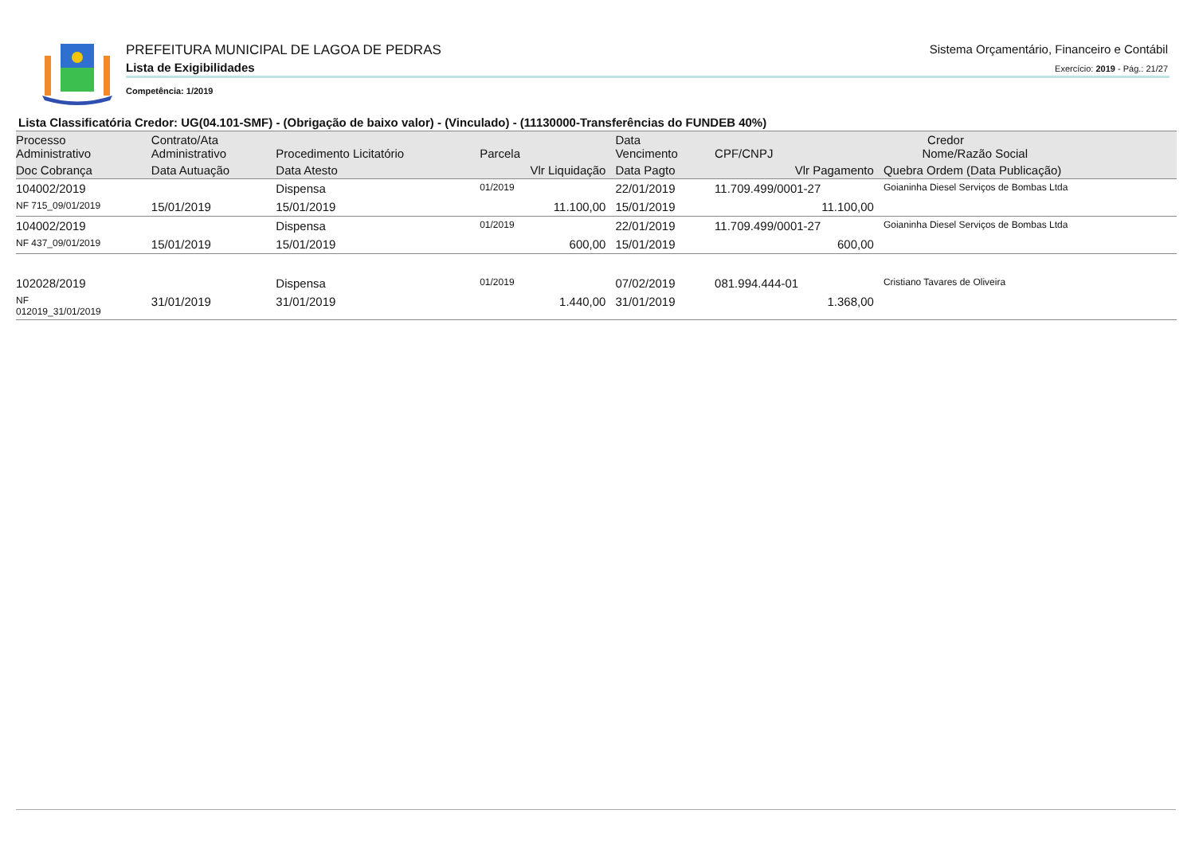PREFEITURA MUNICIPAL DE LAGOA DE PEDRAS
Lista de Exigibilidades
Competência: 1/2019
Sistema Orçamentário, Financeiro e Contábil
Exercício: 2019 - Pág.: 21/27
Lista Classificatória Credor: UG(04.101-SMF) - (Obrigação de baixo valor) - (Vinculado) - (11130000-Transferências do FUNDEB 40%)
| Processo Administrativo | Contrato/Ata Administrativo | Procedimento Licitatório | Parcela | Data Vencimento | Credor CPF/CNPJ Nome/Razão Social | |
| --- | --- | --- | --- | --- | --- | --- |
| Doc Cobrança | Data Autuação | Data Atesto | Vlr Liquidação | Data Pagto | Vlr Pagamento | Quebra Ordem (Data Publicação) |
| 104002/2019 | | Dispensa | 01/2019 | 22/01/2019 | 11.709.499/0001-27 | Goianinha Diesel Serviços de Bombas Ltda |
| NF 715_09/01/2019 | 15/01/2019 | 15/01/2019 | 11.100,00 | 15/01/2019 | 11.100,00 | |
| 104002/2019 | | Dispensa | 01/2019 | 22/01/2019 | 11.709.499/0001-27 | Goianinha Diesel Serviços de Bombas Ltda |
| NF 437_09/01/2019 | 15/01/2019 | 15/01/2019 | 600,00 | 15/01/2019 | 600,00 | |
| 102028/2019 | | Dispensa | 01/2019 | 07/02/2019 | 081.994.444-01 | Cristiano Tavares de Oliveira |
| NF 012019_31/01/2019 | 31/01/2019 | 31/01/2019 | 1.440,00 | 31/01/2019 | 1.368,00 | |